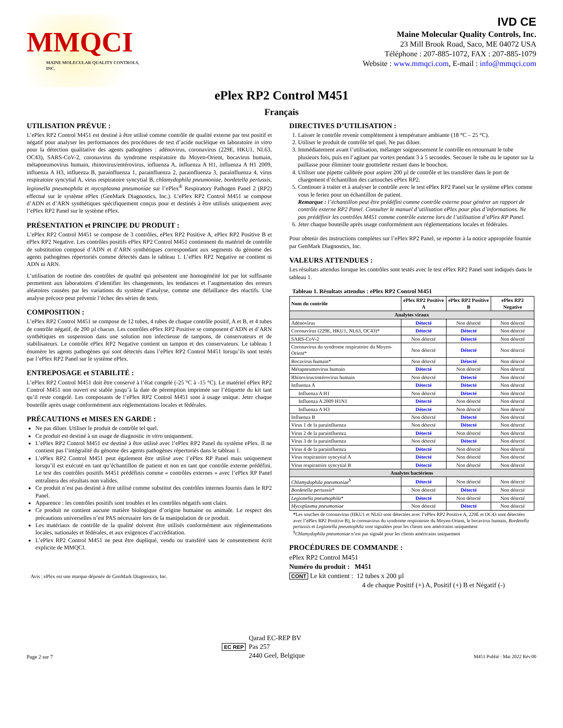MMQCI
MAINE MOLECULAR QUALITY CONTROLS, INC.
IVD CE
Maine Molecular Quality Controls, Inc.
23 Mill Brook Road, Saco, ME 04072 USA
Téléphone : 207-885-1072, FAX : 207-885-1079
Website : www.mmqci.com, E-mail : info@mmqci.com
ePlex RP2 Control M451
Français
UTILISATION PRÉVUE :
L’ePlex RP2 Control M451 est destiné à être utilisé comme contrôle de qualité externe par test positif et négatif pour analyser les performances des procédures de test d’acide nucléique en laboratoire in vitro pour la détection qualitative des agents pathogènes : adénovirus, coronavirus (229E, HKU1, NL63, OC43), SARS-CoV-2, coronavirus du syndrome respiratoire du Moyen-Orient, bocavirus humain, métapneumovirus humain, rhinovirus/entérovirus, influenza A, influenza A H1, influenza A H1 2009, influenza A H3, influenza B, parainfluenza 1, parainfluenza 2, parainfluenza 3, parainfluenza 4, virus respiratoire syncytial A, virus respiratoire syncytial B, chlamydophila pneumoniae, bordetella pertussis, legionella pneumophila et mycoplasma pneumoniae sur l’ePlex<sup>®</sup> Respiratory Pathogen Panel 2 (RP2) effectué sur le système ePlex (GenMark Diagnostics, Inc.). L’ePlex RP2 Control M451 se compose d’ADN et d’ARN synthétiques spécifiquement conçus pour et destinés à être utilisés uniquement avec l’ePlex RP2 Panel sur le système ePlex.
PRÉSENTATION et PRINCIPE DU PRODUIT :
L’ePlex RP2 Control M451 se compose de 3 contrôles, ePlex RP2 Positive A, ePlex RP2 Positive B et ePlex RP2 Negative. Les contrôles positifs ePlex RP2 Control M451 contiennent du matériel de contrôle de substitution composé d’ADN et d’ARN synthétiques correspondant aux segments du génome des agents pathogènes répertoriés comme détectés dans le tableau 1. L’ePlex RP2 Negative ne contient ni ADN ni ARN.
L’utilisation de routine des contrôles de qualité qui présentent une homogénéité lot par lot suffisante permettent aux laboratoires d’identifier les changements, les tendances et l’augmentation des erreurs aléatoires causées par les variations du système d’analyse, comme une défaillance des réactifs. Une analyse précoce peut prévenir l’échec des séries de tests.
COMPOSITION :
L’ePlex RP2 Control M451 se compose de 12 tubes, 4 tubes de chaque contrôle positif, A et B, et 4 tubes de contrôle négatif, de 200 µl chacun. Les contrôles ePlex RP2 Positive se composent d’ADN et d’ARN synthétiques en suspension dans une solution non infectieuse de tampons, de conservateurs et de stabilisateurs. Le contrôle ePlex RP2 Negative contient un tampon et des conservateurs. Le tableau 1 énumère les agents pathogènes qui sont détectés dans l’ePlex RP2 Control M451 lorsqu’ils sont testés par l’ePlex RP2 Panel sur le système ePlex.
ENTREPOSAGE et STABILITÉ :
L’ePlex RP2 Control M451 doit être conservé à l’état congelé (-25 °C à -15 °C). Le matériel ePlex RP2 Control M451 non ouvert est stable jusqu’à la date de péremption imprimée sur l’étiquette du kit tant qu’il reste congelé. Les composants de l’ePlex RP2 Control M451 sont à usage unique. Jeter chaque bouteille après usage conformément aux réglementations locales et fédérales.
PRÉCAUTIONS et MISES EN GARDE :
Ne pas diluer. Utiliser le produit de contrôle tel quel.
Ce produit est destiné à un usage de diagnostic in vitro uniquement.
L’ePlex RP2 Control M451 est destiné à être utilisé avec l’ePlex RP2 Panel du système ePlex. Il ne contient pas l’intégralité du génome des agents pathogènes répertoriés dans le tableau 1.
L’ePlex RP2 Control M451 peut également être utilisé avec l’ePlex RP Panel mais uniquement lorsqu’il est exécuté en tant qu’échantillon de patient et non en tant que contrôle externe prédéfini. Le test des contrôles positifs M451 prédéfinis comme « contrôles externes » avec l’ePlex RP Panel entraînera des résultats non valides.
Ce produit n’est pas destiné à être utilisé comme substitut des contrôles internes fournis dans le RP2 Panel.
Apparence : les contrôles positifs sont troubles et les contrôles négatifs sont clairs.
Ce produit ne contient aucune matière biologique d’origine humaine ou animale. Le respect des précautions universelles n’est PAS nécessaire lors de la manipulation de ce produit.
Les matériaux de contrôle de la qualité doivent être utilisés conformément aux réglementations locales, nationales et fédérales, et aux exigences d’accréditation.
L’ePlex RP2 Control M451 ne peut être dupliqué, vendu ou transféré sans le consentement écrit explicite de MMQCI.
Avis : ePlex est une marque déposée de GenMark Diagnostics, Inc.
DIRECTIVES D’UTILISATION :
1. Laisser le contrôle revenir complètement à température ambiante (18 °C – 25 °C).
2. Utiliser le produit de contrôle tel quel. Ne pas diluer.
3. Immédiatement avant l’utilisation, mélanger soigneusement le contrôle en retournant le tube plusieurs fois, puis en l’agitant par vortex pendant 3 à 5 secondes. Secouer le tube ou le tapoter sur la paillasse pour éliminer toute gouttelette restant dans le bouchon.
4. Utiliser une pipette calibrée pour aspirer 200 µl de contrôle et les transférer dans le port de chargement d’échantillon des cartouches ePlex RP2.
5. Continuer à traiter et à analyser le contrôle avec le test ePlex RP2 Panel sur le système ePlex comme vous le feriez pour un échantillon de patient.
Remarque : l’échantillon peut être prédéfini comme contrôle externe pour générer un rapport de contrôle externe RP2 Panel. Consulter le manuel d’utilisation ePlex pour plus d’informations. Ne pas prédéfinir les contrôles M451 comme contrôle externe lors de l’utilisation d’ePlex RP Panel.
6. Jeter chaque bouteille après usage conformément aux réglementations locales et fédérales.
Pour obtenir des instructions complètes sur l’ePlex RP2 Panel, se reporter à la notice appropriée fournie par GenMark Diagnostics, Inc.
VALEURS ATTENDUES :
Les résultats attendus lorsque les contrôles sont testés avec le test ePlex RP2 Panel sont indiqués dans le tableau 1.
Tableau 1. Résultats attendus : ePlex RP2 Control M451
| Nom du contrôle | ePlex RP2 Positive A | ePlex RP2 Positive B | ePlex RP2 Negative |
| --- | --- | --- | --- |
| Analytes viraux | | | |
| Adénovirus | Détecté | Non détecté | Non détecté |
| Coronavirus (229E, HKU1, NL63, OC43)* | Détecté | Détecté | Non détecté |
| SARS-CoV-2 | Non détecté | Détecté | Non détecté |
| Coronavirus du syndrome respiratoire du Moyen-Orient* | Non détecté | Détecté | Non détecté |
| Bocavirus humain* | Non détecté | Détecté | Non détecté |
| Métapneumovirus humain | Détecté | Non détecté | Non détecté |
| Rhinovirus/entérovirus humain | Non détecté | Détecté | Non détecté |
| Influenza A | Détecté | Détecté | Non détecté |
| Influenza A H1 | Non détecté | Détecté | Non détecté |
| Influenza A 2009 H1N1 | Détecté | Non détecté | Non détecté |
| Influenza A H3 | Détecté | Non détecté | Non détecté |
| Influenza B | Non détecté | Détecté | Non détecté |
| Virus 1 de la parainfluenza | Non détecté | Détecté | Non détecté |
| Virus 2 de la parainfluenza | Détecté | Non détecté | Non détecté |
| Virus 3 de la parainfluenza | Non détecté | Détecté | Non détecté |
| Virus 4 de la parainfluenza | Détecté | Non détecté | Non détecté |
| Virus respiratoire syncytial A | Détecté | Non détecté | Non détecté |
| Virus respiratoire syncytial B | Détecté | Non détecté | Non détecté |
| Analytes bactériens | | | |
| Chlamydophila pneumoniae<sup>$</sup> | Détecté | Non détecté | Non détecté |
| Bordetella pertussis * | Non détecté | Détecté | Non détecté |
| Legionella pneumophila * | Détecté | Non détecté | Non détecté |
| Mycoplasma pneumoniae | Non détecté | Détecté | Non détecté |
*Les souches de coronavirus (HKU1 et NL63 sont détectées avec l’ePlex RP2 Positive A, 229E et OC43 sont détectées avec l’ePlex RP2 Positive B), le coronavirus du syndrome respiratoire du Moyen-Orient, le bocavirus humain, Bordetella pertussis et Legionella pneumophila sont signalées pour les clients non américains uniquement
<sup>$</sup>Chlamydophila pneumoniae n’est pas signalé pour les clients américains uniquement
PROCÉDURES DE COMMANDE :
ePlex RP2 Control M451
Numéro du produit : M451
CONT Le kit contient : 12 tubes x 200 µl
4 de chaque Positif (+) A, Positif (+) B et Négatif (-)
Page 2 sur 7 EC REP Qarad EC-REP BV
Pas 257
2440 Geel, Belgique M451 Publié : Mai 2022 Rév.00